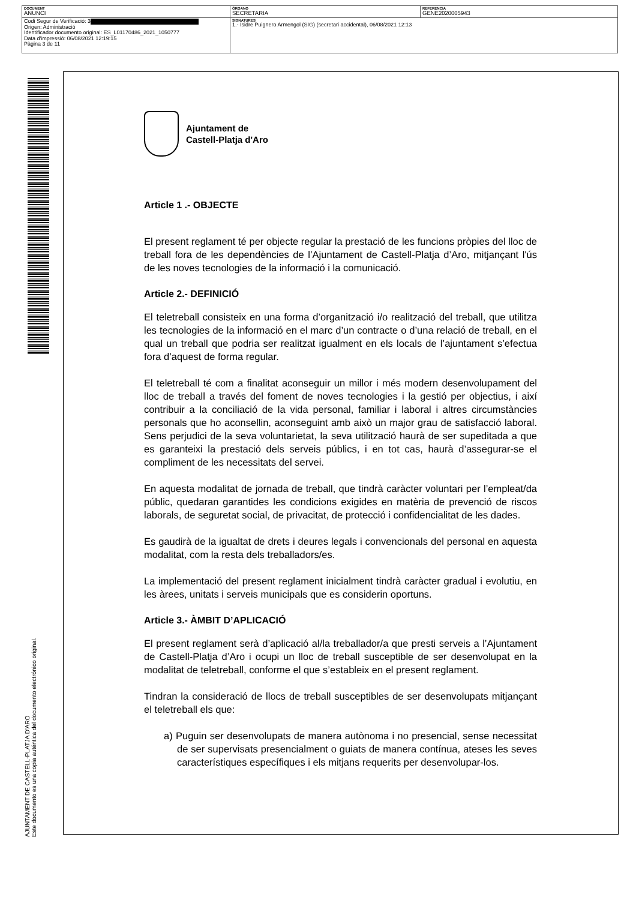| DOCUMENT ANUNCI | ÓRGANO SECRETARIA | REFERENCIA GENE2020005943 |
| Codi Segur de Verificació: 3 Origen: Administració Identificador documento original: ES_L01170486_2021_1050777 Data d'impressió: 06/08/2021 12:19:15 Pàgina 3 de 11 | SIGNATURES 1.- Isidre Puignero Armengol (SIG) (secretari accidental), 06/08/2021 12:13 | |
AJUNTAMENT DE CASTELL-PLATJA D'ARO
Este documento es una copia auténtica del documento electrónico original.
Ajuntament de
Castell-Platja d'Aro
Article 1 .- OBJECTE
El present reglament té per objecte regular la prestació de les funcions pròpies del lloc de treball fora de les dependències de l’Ajuntament de Castell-Platja d’Aro, mitjançant l'ús de les noves tecnologies de la informació i la comunicació.
Article 2.- DEFINICIÓ
El teletreball consisteix en una forma d’organització i/o realització del treball, que utilitza les tecnologies de la informació en el marc d’un contracte o d’una relació de treball, en el qual un treball que podria ser realitzat igualment en els locals de l’ajuntament s’efectua fora d’aquest de forma regular.
El teletreball té com a finalitat aconseguir un millor i més modern desenvolupament del lloc de treball a través del foment de noves tecnologies i la gestió per objectius, i així contribuir a la conciliació de la vida personal, familiar i laboral i altres circumstàncies personals que ho aconsellin, aconseguint amb això un major grau de satisfacció laboral. Sens perjudici de la seva voluntarietat, la seva utilització haurà de ser supeditada a que es garanteixi la prestació dels serveis públics, i en tot cas, haurà d’assegurar-se el compliment de les necessitats del servei.
En aquesta modalitat de jornada de treball, que tindrà caràcter voluntari per l’empleat/da públic, quedaran garantides les condicions exigides en matèria de prevenció de riscos laborals, de seguretat social, de privacitat, de protecció i confidencialitat de les dades.
Es gaudirà de la igualtat de drets i deures legals i convencionals del personal en aquesta modalitat, com la resta dels treballadors/es.
La implementació del present reglament inicialment tindrà caràcter gradual i evolutiu, en les àrees, unitats i serveis municipals que es considerin oportuns.
Article 3.- ÀMBIT D’APLICACIÓ
El present reglament serà d’aplicació al/la treballador/a que presti serveis a l’Ajuntament de Castell-Platja d’Aro i ocupi un lloc de treball susceptible de ser desenvolupat en la modalitat de teletreball, conforme el que s’estableix en el present reglament.
Tindran la consideració de llocs de treball susceptibles de ser desenvolupats mitjançant el teletreball els que:
a) Puguin ser desenvolupats de manera autònoma i no presencial, sense necessitat de ser supervisats presencialment o guiats de manera contínua, ateses les seves característiques específiques i els mitjans requerits per desenvolupar-los.